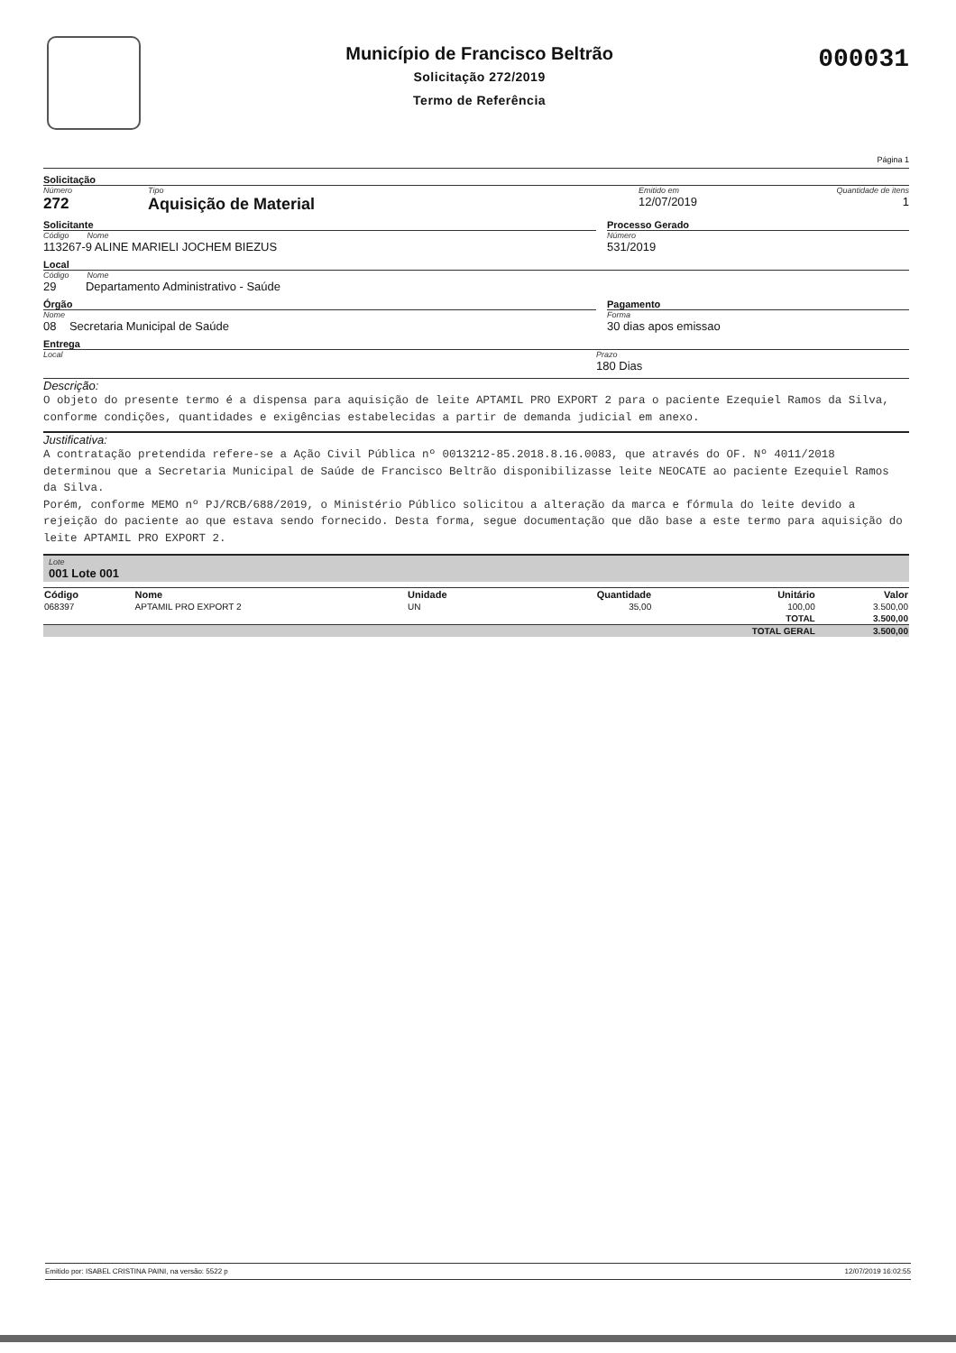Município de Francisco Beltrão
Solicitação 272/2019
Termo de Referência
000031
Página 1
Solicitação
Número
272
Tipo
Aquisição de Material
Emitido em
12/07/2019
Quantidade de itens
1
Solicitante
Código Nome
113267-9 ALINE MARIELI JOCHEM BIEZUS
Processo Gerado
Número
531/2019
Local
Código Nome
29 Departamento Administrativo - Saúde
Órgão
Nome
08 Secretaria Municipal de Saúde
Pagamento
Forma
30 dias apos emissao
Entrega
Local Prazo
180 Dias
Descrição:
O objeto do presente termo é a dispensa para aquisição de leite APTAMIL PRO EXPORT 2 para o paciente Ezequiel Ramos da Silva, conforme condições, quantidades e exigências estabelecidas a partir de demanda judicial em anexo.
Justificativa:
A contratação pretendida refere-se a Ação Civil Pública nº 0013212-85.2018.8.16.0083, que através do OF. Nº 4011/2018 determinou que a Secretaria Municipal de Saúde de Francisco Beltrão disponibilizasse leite NEOCATE ao paciente Ezequiel Ramos da Silva.
Porém, conforme MEMO nº PJ/RCB/688/2019, o Ministério Público solicitou a alteração da marca e fórmula do leite devido a rejeição do paciente ao que estava sendo fornecido. Desta forma, segue documentação que dão base a este termo para aquisição do leite APTAMIL PRO EXPORT 2.
Lote
001 Lote 001
| Código | Nome | Unidade | Quantidade | Unitário | Valor |
| --- | --- | --- | --- | --- | --- |
| 068397 | APTAMIL PRO EXPORT 2 | UN | 35,00 | 100,00 | 3.500,00 |
| | | | | TOTAL | 3.500,00 |
| | | | | TOTAL GERAL | 3.500,00 |
Emitido por: ISABEL CRISTINA PAINI, na versão: 5522 p 12/07/2019 16:02:55